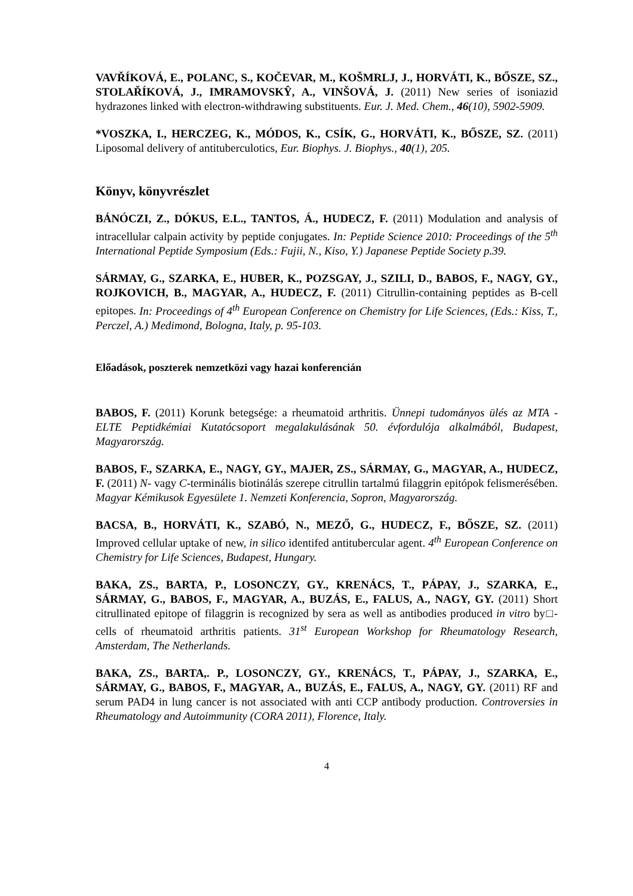VAVŘÍKOVÁ, E., POLANC, S., KOČEVAR, M., KOŠMRLJ, J., HORVÁTI, K., BŐSZE, SZ., STOLAŘÍKOVÁ, J., IMRAMOVSKŶ, A., VINŠOVÁ, J. (2011) New series of isoniazid hydrazones linked with electron-withdrawing substituents. Eur. J. Med. Chem., 46(10), 5902-5909.
*VOSZKA, I., HERCZEG, K., MÓDOS, K., CSÍK, G., HORVÁTI, K., BŐSZE, SZ. (2011) Liposomal delivery of antituberculotics, Eur. Biophys. J. Biophys., 40(1), 205.
Könyv, könyvrészlet
BÁNÓCZI, Z., DÓKUS, E.L., TANTOS, Á., HUDECZ, F. (2011) Modulation and analysis of intracellular calpain activity by peptide conjugates. In: Peptide Science 2010: Proceedings of the 5<sup>th</sup> International Peptide Symposium (Eds.: Fujii, N., Kiso, Y.) Japanese Peptide Society p.39.
SÁRMAY, G., SZARKA, E., HUBER, K., POZSGAY, J., SZILI, D., BABOS, F., NAGY, GY., ROJKOVICH, B., MAGYAR, A., HUDECZ, F. (2011) Citrullin-containing peptides as B-cell epitopes. In: Proceedings of 4<sup>th</sup> European Conference on Chemistry for Life Sciences, (Eds.: Kiss, T., Perczel, A.) Medimond, Bologna, Italy, p. 95-103.
Előadások, poszterek nemzetközi vagy hazai konferencián
BABOS, F. (2011) Korunk betegsége: a rheumatoid arthritis. Ünnepi tudományos ülés az MTA - ELTE Peptidkémiai Kutatócsoport megalakulásának 50. évfordulója alkalmából, Budapest, Magyarország.
BABOS, F., SZARKA, E., NAGY, GY., MAJER, ZS., SÁRMAY, G., MAGYAR, A., HUDECZ, F. (2011) N- vagy C-terminális biotinálás szerepe citrullin tartalmú filaggrin epitópok felismerésében. Magyar Kémikusok Egyesülete 1. Nemzeti Konferencia, Sopron, Magyarország.
BACSA, B., HORVÁTI, K., SZABÓ, N., MEZŐ, G., HUDECZ, F., BŐSZE, SZ. (2011) Improved cellular uptake of new, in silico identifed antitubercular agent. 4<sup>th</sup> European Conference on Chemistry for Life Sciences, Budapest, Hungary.
BAKA, ZS., BARTA, P., LOSONCZY, GY., KRENÁCS, T., PÁPAY, J., SZARKA, E., SÁRMAY, G., BABOS, F., MAGYAR, A., BUZÁS, E., FALUS, A., NAGY, GY. (2011) Short citrullinated epitope of filaggrin is recognized by sera as well as antibodies produced in vitro by□-cells of rheumatoid arthritis patients. 31<sup>st</sup> European Workshop for Rheumatology Research, Amsterdam, The Netherlands.
BAKA, ZS., BARTA,. P., LOSONCZY, GY., KRENÁCS, T., PÁPAY, J., SZARKA, E., SÁRMAY, G., BABOS, F., MAGYAR, A., BUZÁS, E., FALUS, A., NAGY, GY. (2011) RF and serum PAD4 in lung cancer is not associated with anti CCP antibody production. Controversies in Rheumatology and Autoimmunity (CORA 2011), Florence, Italy.
4